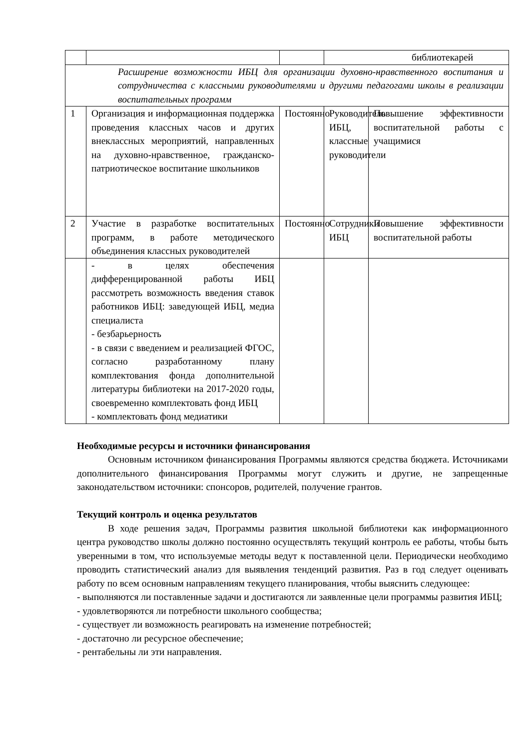| | | | библиотекарей | |
| Расширение возможности ИБЦ для организации духовно-нравственного воспитания и сотрудничества с классными руководителями и другими педагогами школы в реализации воспитательных программ | | | | |
| 1 | Организация и информационная поддержка проведения классных часов и других внеклассных мероприятий, направленных на духовно-нравственное, гражданско-патриотическое воспитание школьников | Постоянно | Руководитель ИБЦ, классные руководители | Повышение эффективности воспитательной работы с учащимися |
| 2 | Участие в разработке воспитательных программ, в работе методического объединения классных руководителей | Постоянно | Сотрудники ИБЦ | Повышение эффективности воспитательной работы |
| | - в целях обеспечения дифференцированной работы ИБЦ рассмотреть возможность введения ставок работников ИБЦ: заведующей ИБЦ, медиа специалиста - безбарьерность - в связи с введением и реализацией ФГОС, согласно разработанному плану комплектования фонда дополнительной литературы библиотеки на 2017-2020 годы, своевременно комплектовать фонд ИБЦ - комплектовать фонд медиатики | | | |
Необходимые ресурсы и источники финансирования
Основным источником финансирования Программы являются средства бюджета. Источниками дополнительного финансирования Программы могут служить и другие, не запрещенные законодательством источники: спонсоров, родителей, получение грантов.
Текущий контроль и оценка результатов
В ходе решения задач, Программы развития школьной библиотеки как информационного центра руководство школы должно постоянно осуществлять текущий контроль ее работы, чтобы быть уверенными в том, что используемые методы ведут к поставленной цели. Периодически необходимо проводить статистический анализ для выявления тенденций развития. Раз в год следует оценивать работу по всем основным направлениям текущего планирования, чтобы выяснить следующее:
- выполняются ли поставленные задачи и достигаются ли заявленные цели программы развития ИБЦ;
- удовлетворяются ли потребности школьного сообщества;
- существует ли возможность реагировать на изменение потребностей;
- достаточно ли ресурсное обеспечение;
- рентабельны ли эти направления.